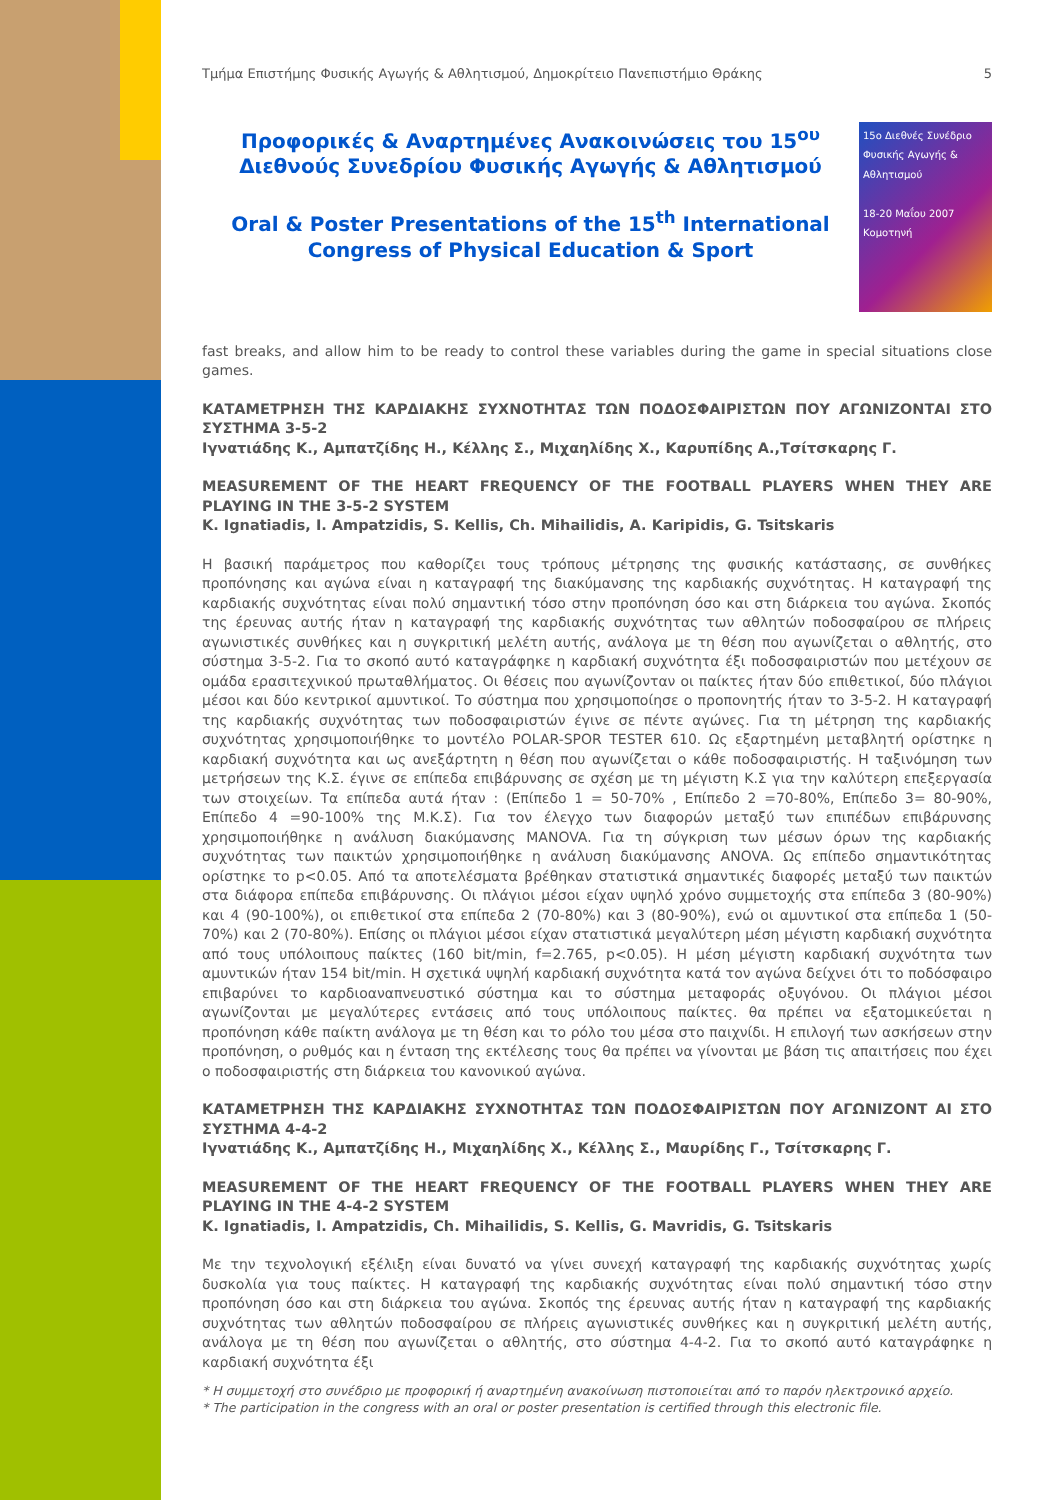Τμήμα Επιστήμης Φυσικής Αγωγής & Αθλητισμού, Δημοκρίτειο Πανεπιστήμιο Θράκης 5
Προφορικές & Αναρτημένες Ανακοινώσεις του 15<sup>ου</sup> Διεθνούς Συνεδρίου Φυσικής Αγωγής & Αθλητισμού
Oral & Poster Presentations of the 15<sup>th</sup> International Congress of Physical Education & Sport
15ο Διεθνές Συνέδριο Φυσικής Αγωγής & Αθλητισμού
18-20 Μαΐου 2007 Κομοτηνή
fast breaks, and allow him to be ready to control these variables during the game in special situations close games.
ΚΑΤΑΜΕΤΡΗΣΗ ΤΗΣ ΚΑΡΔΙΑΚΗΣ ΣΥΧΝΟΤΗΤΑΣ ΤΩΝ ΠΟΔΟΣΦΑΙΡΙΣΤΩΝ ΠΟΥ ΑΓΩΝΙΖΟΝΤΑΙ ΣΤΟ ΣΥΣΤΗΜΑ 3-5-2
Ιγνατιάδης Κ., Αμπατζίδης Η., Κέλλης Σ., Μιχαηλίδης Χ., Καρυπίδης Α.,Τσίτσκαρης Γ.
MEASUREMENT OF THE HEART FREQUENCY OF THE FOOTBALL PLAYERS WHEN THEY ARE PLAYING IN THE 3-5-2 SYSTEM
K. Ignatiadis, I. Ampatzidis, S. Kellis, Ch. Mihailidis, A. Karipidis, G. Tsitskaris
Η βασική παράμετρος που καθορίζει τους τρόπους μέτρησης της φυσικής κατάστασης, σε συνθήκες προπόνησης και αγώνα είναι η καταγραφή της διακύμανσης της καρδιακής συχνότητας. Η καταγραφή της καρδιακής συχνότητας είναι πολύ σημαντική τόσο στην προπόνηση όσο και στη διάρκεια του αγώνα. Σκοπός της έρευνας αυτής ήταν η καταγραφή της καρδιακής συχνότητας των αθλητών ποδοσφαίρου σε πλήρεις αγωνιστικές συνθήκες και η συγκριτική μελέτη αυτής, ανάλογα με τη θέση που αγωνίζεται ο αθλητής, στο σύστημα 3-5-2. Για το σκοπό αυτό καταγράφηκε η καρδιακή συχνότητα έξι ποδοσφαιριστών που μετέχουν σε ομάδα ερασιτεχνικού πρωταθλήματος. Οι θέσεις που αγωνίζονταν οι παίκτες ήταν δύο επιθετικοί, δύο πλάγιοι μέσοι και δύο κεντρικοί αμυντικοί. Το σύστημα που χρησιμοποίησε ο προπονητής ήταν το 3-5-2. Η καταγραφή της καρδιακής συχνότητας των ποδοσφαιριστών έγινε σε πέντε αγώνες. Για τη μέτρηση της καρδιακής συχνότητας χρησιμοποιήθηκε το μοντέλο POLAR-SPOR TESTER 610. Ως εξαρτημένη μεταβλητή ορίστηκε η καρδιακή συχνότητα και ως ανεξάρτητη η θέση που αγωνίζεται ο κάθε ποδοσφαιριστής. Η ταξινόμηση των μετρήσεων της Κ.Σ. έγινε σε επίπεδα επιβάρυνσης σε σχέση με τη μέγιστη Κ.Σ για την καλύτερη επεξεργασία των στοιχείων. Τα επίπεδα αυτά ήταν : (Επίπεδο 1 = 50-70% , Επίπεδο 2 =70-80%, Επίπεδο 3= 80-90%, Επίπεδο 4 =90-100% της Μ.Κ.Σ). Για τον έλεγχο των διαφορών μεταξύ των επιπέδων επιβάρυνσης χρησιμοποιήθηκε η ανάλυση διακύμανσης MANOVA. Για τη σύγκριση των μέσων όρων της καρδιακής συχνότητας των παικτών χρησιμοποιήθηκε η ανάλυση διακύμανσης ANOVA. Ως επίπεδο σημαντικότητας ορίστηκε το p<0.05. Από τα αποτελέσματα βρέθηκαν στατιστικά σημαντικές διαφορές μεταξύ των παικτών στα διάφορα επίπεδα επιβάρυνσης. Οι πλάγιοι μέσοι είχαν υψηλό χρόνο συμμετοχής στα επίπεδα 3 (80-90%) και 4 (90-100%), οι επιθετικοί στα επίπεδα 2 (70-80%) και 3 (80-90%), ενώ οι αμυντικοί στα επίπεδα 1 (50-70%) και 2 (70-80%). Επίσης οι πλάγιοι μέσοι είχαν στατιστικά μεγαλύτερη μέση μέγιστη καρδιακή συχνότητα από τους υπόλοιπους παίκτες (160 bit/min, f=2.765, p<0.05). Η μέση μέγιστη καρδιακή συχνότητα των αμυντικών ήταν 154 bit/min. Η σχετικά υψηλή καρδιακή συχνότητα κατά τον αγώνα δείχνει ότι το ποδόσφαιρο επιβαρύνει το καρδιοαναπνευστικό σύστημα και το σύστημα μεταφοράς οξυγόνου. Οι πλάγιοι μέσοι αγωνίζονται με μεγαλύτερες εντάσεις από τους υπόλοιπους παίκτες. θα πρέπει να εξατομικεύεται η προπόνηση κάθε παίκτη ανάλογα με τη θέση και το ρόλο του μέσα στο παιχνίδι. Η επιλογή των ασκήσεων στην προπόνηση, ο ρυθμός και η ένταση της εκτέλεσης τους θα πρέπει να γίνονται με βάση τις απαιτήσεις που έχει ο ποδοσφαιριστής στη διάρκεια του κανονικού αγώνα.
ΚΑΤΑΜΕΤΡΗΣΗ ΤΗΣ ΚΑΡΔΙΑΚΗΣ ΣΥΧΝΟΤΗΤΑΣ ΤΩΝ ΠΟΔΟΣΦΑΙΡΙΣΤΩΝ ΠΟΥ ΑΓΩΝΙΖΟΝΤ ΑΙ ΣΤΟ ΣΥΣΤΗΜΑ 4-4-2
Ιγνατιάδης Κ., Αμπατζίδης Η., Μιχαηλίδης Χ., Κέλλης Σ., Μαυρίδης Γ., Τσίτσκαρης Γ.
MEASUREMENT OF THE HEART FREQUENCY OF THE FOOTBALL PLAYERS WHEN THEY ARE PLAYING IN THE 4-4-2 SYSTEM
K. Ignatiadis, I. Ampatzidis, Ch. Mihailidis, S. Kellis, G. Mavridis, G. Tsitskaris
Με την τεχνολογική εξέλιξη είναι δυνατό να γίνει συνεχή καταγραφή της καρδιακής συχνότητας χωρίς δυσκολία για τους παίκτες. Η καταγραφή της καρδιακής συχνότητας είναι πολύ σημαντική τόσο στην προπόνηση όσο και στη διάρκεια του αγώνα. Σκοπός της έρευνας αυτής ήταν η καταγραφή της καρδιακής συχνότητας των αθλητών ποδοσφαίρου σε πλήρεις αγωνιστικές συνθήκες και η συγκριτική μελέτη αυτής, ανάλογα με τη θέση που αγωνίζεται ο αθλητής, στο σύστημα 4-4-2. Για το σκοπό αυτό καταγράφηκε η καρδιακή συχνότητα έξι
* Η συμμετοχή στο συνέδριο με προφορική ή αναρτημένη ανακοίνωση πιστοποιείται από το παρόν ηλεκτρονικό αρχείο.
* The participation in the congress with an oral or poster presentation is certified through this electronic file.